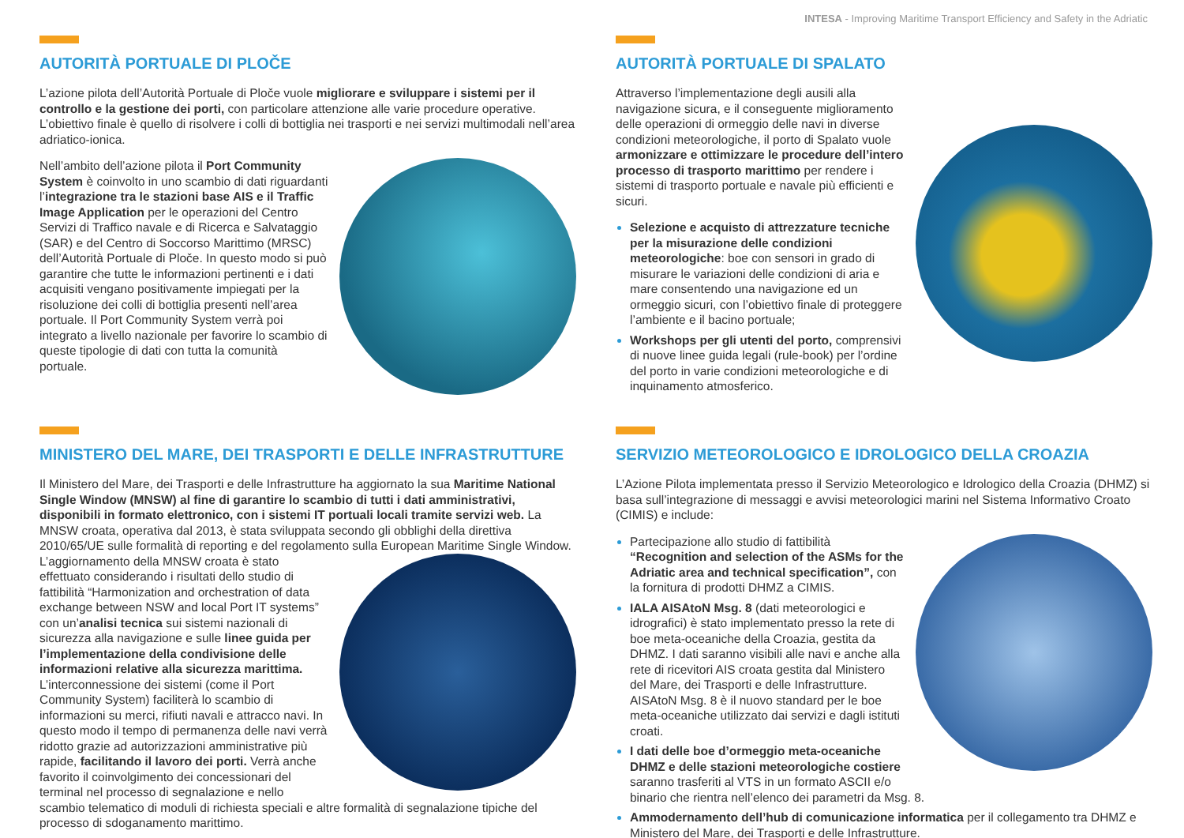INTESA - Improving Maritime Transport Efficiency and Safety in the Adriatic
AUTORITÀ PORTUALE DI PLOČE
L’azione pilota dell’Autorità Portuale di Ploče vuole migliorare e sviluppare i sistemi per il controllo e la gestione dei porti, con particolare attenzione alle varie procedure operative. L’obiettivo finale è quello di risolvere i colli di bottiglia nei trasporti e nei servizi multimodali nell’area adriatico-ionica.
Nell’ambito dell’azione pilota il Port Community System è coinvolto in uno scambio di dati riguardanti l’integrazione tra le stazioni base AIS e il Traffic Image Application per le operazioni del Centro Servizi di Traffico navale e di Ricerca e Salvataggio (SAR) e del Centro di Soccorso Marittimo (MRSC) dell’Autorità Portuale di Ploče. In questo modo si può garantire che tutte le informazioni pertinenti e i dati acquisiti vengano positivamente impiegati per la risoluzione dei colli di bottiglia presenti nell’area portuale. Il Port Community System verrà poi integrato a livello nazionale per favorire lo scambio di queste tipologie di dati con tutta la comunità portuale.
AUTORITÀ PORTUALE DI SPALATO
Attraverso l’implementazione degli ausili alla navigazione sicura, e il conseguente miglioramento delle operazioni di ormeggio delle navi in diverse condizioni meteorologiche, il porto di Spalato vuole armonizzare e ottimizzare le procedure dell’intero processo di trasporto marittimo per rendere i sistemi di trasporto portuale e navale più efficienti e sicuri.
Selezione e acquisto di attrezzature tecniche per la misurazione delle condizioni meteorologiche: boe con sensori in grado di misurare le variazioni delle condizioni di aria e mare consentendo una navigazione ed un ormeggio sicuri, con l’obiettivo finale di proteggere l’ambiente e il bacino portuale;
Workshops per gli utenti del porto, comprensivi di nuove linee guida legali (rule-book) per l’ordine del porto in varie condizioni meteorologiche e di inquinamento atmosferico.
MINISTERO DEL MARE, DEI TRASPORTI E DELLE INFRASTRUTTURE
Il Ministero del Mare, dei Trasporti e delle Infrastrutture ha aggiornato la sua Maritime National Single Window (MNSW) al fine di garantire lo scambio di tutti i dati amministrativi, disponibili in formato elettronico, con i sistemi IT portuali locali tramite servizi web. La MNSW croata, operativa dal 2013, è stata sviluppata secondo gli obblighi della direttiva 2010/65/UE sulle formalità di reporting e del regolamento sulla European Maritime Single Window. L’aggiornamento della MNSW croata è stato effettuato considerando i risultati dello studio di fattibilità “Harmonization and orchestration of data exchange between NSW and local Port IT systems” con un’analisi tecnica sui sistemi nazionali di sicurezza alla navigazione e sulle linee guida per l’implementazione della condivisione delle informazioni relative alla sicurezza marittima. L’interconnessione dei sistemi (come il Port Community System) faciliterà lo scambio di informazioni su merci, rifiuti navali e attracco navi. In questo modo il tempo di permanenza delle navi verrà ridotto grazie ad autorizzazioni amministrative più rapide, facilitando il lavoro dei porti. Verrà anche favorito il coinvolgimento dei concessionari del terminal nel processo di segnalazione e nello scambio telematico di moduli di richiesta speciali e altre formalità di segnalazione tipiche del processo di sdoganamento marittimo.
SERVIZIO METEOROLOGICO E IDROLOGICO DELLA CROAZIA
L’Azione Pilota implementata presso il Servizio Meteorologico e Idrologico della Croazia (DHMZ) si basa sull’integrazione di messaggi e avvisi meteorologici marini nel Sistema Informativo Croato (CIMIS) e include:
Partecipazione allo studio di fattibilità “Recognition and selection of the ASMs for the Adriatic area and technical specification”, con la fornitura di prodotti DHMZ a CIMIS.
IALA AISAtoN Msg. 8 (dati meteorologici e idrografici) è stato implementato presso la rete di boe meta-oceaniche della Croazia, gestita da DHMZ. I dati saranno visibili alle navi e anche alla rete di ricevitori AIS croata gestita dal Ministero del Mare, dei Trasporti e delle Infrastrutture. AISAtoN Msg. 8 è il nuovo standard per le boe meta-oceaniche utilizzato dai servizi e dagli istituti croati.
I dati delle boe d’ormeggio meta-oceaniche DHMZ e delle stazioni meteorologiche costiere saranno trasferiti al VTS in un formato ASCII e/o binario che rientra nell’elenco dei parametri da Msg. 8.
Ammodernamento dell’hub di comunicazione informatica per il collegamento tra DHMZ e Ministero del Mare, dei Trasporti e delle Infrastrutture.